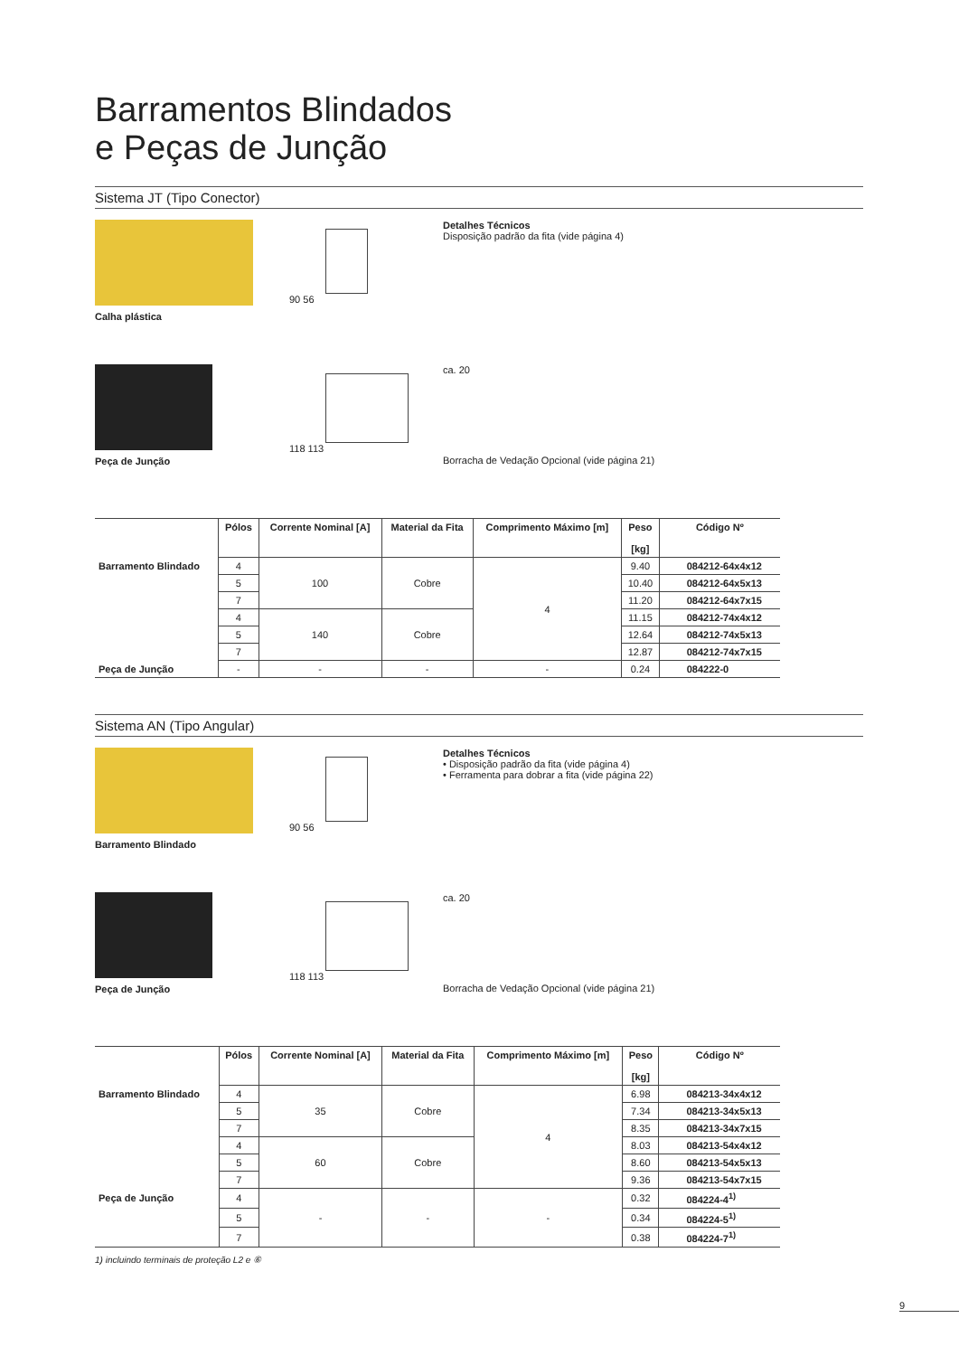Barramentos Blindados
e Peças de Junção
Sistema JT (Tipo Conector)
Calha plástica
90 56 Detalhes Técnicos
Disposição padrão da fita (vide página 4)
Peça de Junção
118 113
ca. 20
Borracha de Vedação Opcional (vide página 21)
| | Pólos | Corrente Nominal [A] | Material da Fita | Comprimento Máximo [m] | Peso [kg] | Código Nº |
| --- | --- | --- | --- | --- | --- | --- |
| Barramento Blindado | 4 | 100 | Cobre | 4 | 9.40 | 084212-64x4x12 |
| | 5 | | | | 10.40 | 084212-64x5x13 |
| | 7 | | | | 11.20 | 084212-64x7x15 |
| | 4 | 140 | Cobre | | 11.15 | 084212-74x4x12 |
| | 5 | | | | 12.64 | 084212-74x5x13 |
| | 7 | | | | 12.87 | 084212-74x7x15 |
| Peça de Junção | - | - | - | - | 0.24 | 084222-0 |
Sistema AN (Tipo Angular)
Barramento Blindado
90 56 Detalhes Técnicos
• Disposição padrão da fita (vide página 4)
• Ferramenta para dobrar a fita (vide página 22)
Peça de Junção
118 113
ca. 20
Borracha de Vedação Opcional (vide página 21)
| | Pólos | Corrente Nominal [A] | Material da Fita | Comprimento Máximo [m] | Peso [kg] | Código Nº |
| --- | --- | --- | --- | --- | --- | --- |
| Barramento Blindado | 4 | 35 | Cobre | 4 | 6.98 | 084213-34x4x12 |
| | 5 | | | | 7.34 | 084213-34x5x13 |
| | 7 | | | | 8.35 | 084213-34x7x15 |
| | 4 | 60 | Cobre | | 8.03 | 084213-54x4x12 |
| | 5 | | | | 8.60 | 084213-54x5x13 |
| | 7 | | | | 9.36 | 084213-54x7x15 |
| Peça de Junção | 4 | - | - | - | 0.32 | 084224-4<sup>1)</sup> |
| | 5 | | | | 0.34 | 084224-5<sup>1)</sup> |
| | 7 | | | | 0.38 | 084224-7<sup>1)</sup> |
1) incluindo terminais de proteção L2 e ⑥
9